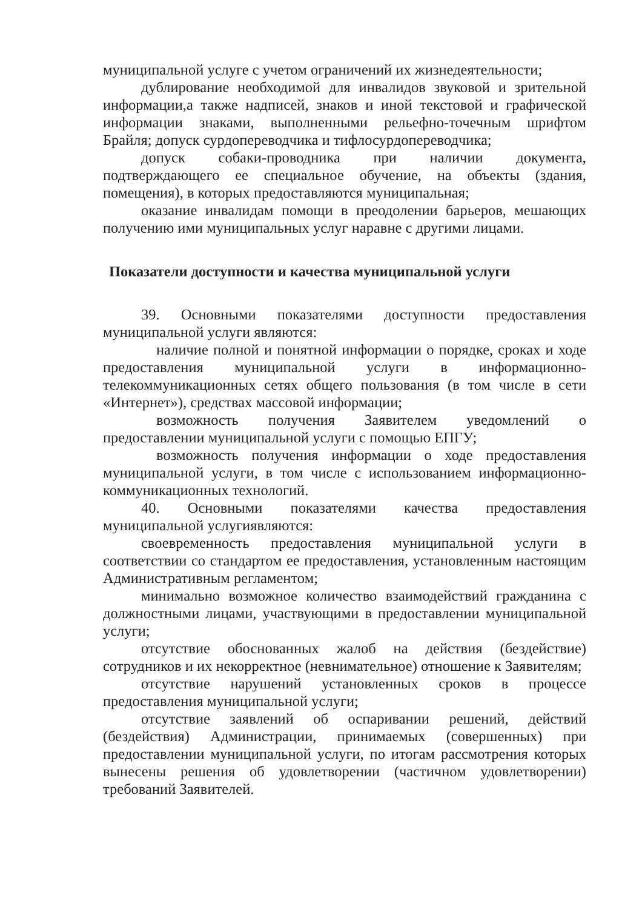муниципальной услуге с учетом ограничений их жизнедеятельности;
дублирование необходимой для инвалидов звуковой и зрительной информации,а также надписей, знаков и иной текстовой и графической информации знаками, выполненными рельефно-точечным шрифтом Брайля; допуск сурдопереводчика и тифлосурдопереводчика;
допуск собаки-проводника при наличии документа, подтверждающего ее специальное обучение, на объекты (здания, помещения), в которых предоставляются муниципальная;
оказание инвалидам помощи в преодолении барьеров, мешающих получению ими муниципальных услуг наравне с другими лицами.
Показатели доступности и качества муниципальной услуги
39. Основными показателями доступности предоставления муниципальной услуги являются:
наличие полной и понятной информации о порядке, сроках и ходе предоставления муниципальной услуги в информационно-телекоммуникационных сетях общего пользования (в том числе в сети «Интернет»), средствах массовой информации;
возможность получения Заявителем уведомлений о предоставлении муниципальной услуги с помощью ЕПГУ;
возможность получения информации о ходе предоставления муниципальной услуги, в том числе с использованием информационно-коммуникационных технологий.
40. Основными показателями качества предоставления муниципальной услугиявляются:
своевременность предоставления муниципальной услуги в соответствии со стандартом ее предоставления, установленным настоящим Административным регламентом;
минимально возможное количество взаимодействий гражданина с должностными лицами, участвующими в предоставлении муниципальной услуги;
отсутствие обоснованных жалоб на действия (бездействие) сотрудников и их некорректное (невнимательное) отношение к Заявителям;
отсутствие нарушений установленных сроков в процессе предоставления муниципальной услуги;
отсутствие заявлений об оспаривании решений, действий (бездействия) Администрации, принимаемых (совершенных) при предоставлении муниципальной услуги, по итогам рассмотрения которых вынесены решения об удовлетворении (частичном удовлетворении) требований Заявителей.